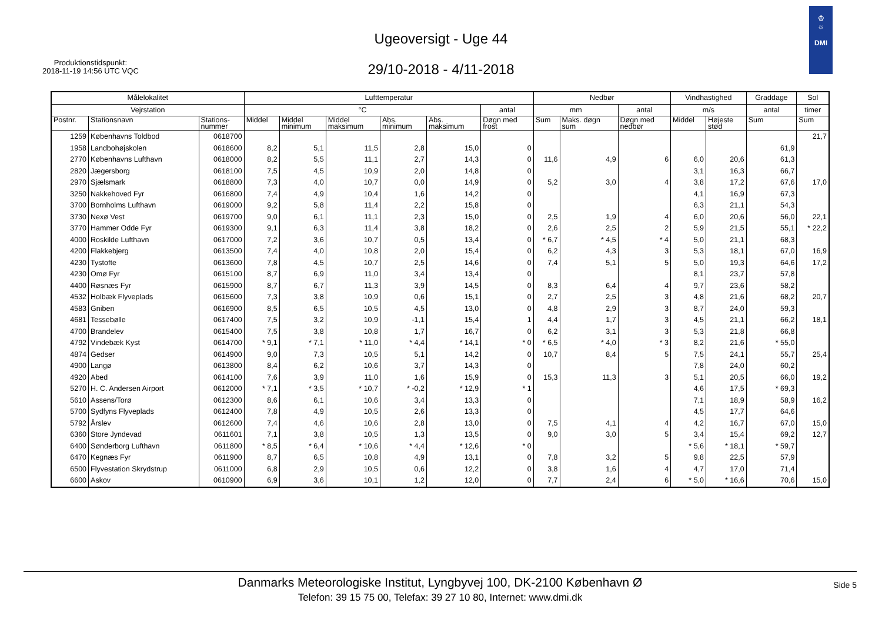Ugeoversigt - Uge 44
29/10-2018 - 4/11-2018
Produktionstidspunkt:
2018-11-19 14:56 UTC VQC
♔
☼
DMI
| Målelokalitet | | | Lufttemperatur | | | | | | Nedbør | | | Vindhastighed | | Graddage | Sol |
| --- | --- | --- | --- | --- | --- | --- | --- | --- | --- | --- | --- | --- | --- | --- | --- |
| Vejrstation | | | °C | | | | | antal | mm | | antal | m/s | | antal | timer |
| Postnr. | Stationsnavn | Stations- nummer | Middel | Middel minimum | Middel maksimum | Abs. minimum | Abs. maksimum | Døgn med frost | Sum | Maks. døgn sum | Døgn med nedbør | Middel | Højeste stød | Sum | Sum |
| 1259 | Københavns Toldbod | 0618700 | | | | | | | | | | | | | 21,7 |
| 1958 | Landbohøjskolen | 0618600 | 8,2 | 5,1 | 11,5 | 2,8 | 15,0 | 0 | | | | | | 61,9 | |
| 2770 | Københavns Lufthavn | 0618000 | 8,2 | 5,5 | 11,1 | 2,7 | 14,3 | 0 | 11,6 | 4,9 | 6 | 6,0 | 20,6 | 61,3 | |
| 2820 | Jægersborg | 0618100 | 7,5 | 4,5 | 10,9 | 2,0 | 14,8 | 0 | | | | 3,1 | 16,3 | 66,7 | |
| 2970 | Sjælsmark | 0618800 | 7,3 | 4,0 | 10,7 | 0,0 | 14,9 | 0 | 5,2 | 3,0 | 4 | 3,8 | 17,2 | 67,6 | 17,0 |
| 3250 | Nakkehoved Fyr | 0616800 | 7,4 | 4,9 | 10,4 | 1,6 | 14,2 | 0 | | | | 4,1 | 16,9 | 67,3 | |
| 3700 | Bornholms Lufthavn | 0619000 | 9,2 | 5,8 | 11,4 | 2,2 | 15,8 | 0 | | | | 6,3 | 21,1 | 54,3 | |
| 3730 | Nexø Vest | 0619700 | 9,0 | 6,1 | 11,1 | 2,3 | 15,0 | 0 | 2,5 | 1,9 | 4 | 6,0 | 20,6 | 56,0 | 22,1 |
| 3770 | Hammer Odde Fyr | 0619300 | 9,1 | 6,3 | 11,4 | 3,8 | 18,2 | 0 | 2,6 | 2,5 | 2 | 5,9 | 21,5 | 55,1 | * 22,2 |
| 4000 | Roskilde Lufthavn | 0617000 | 7,2 | 3,6 | 10,7 | 0,5 | 13,4 | 0 | * 6,7 | * 4,5 | * 4 | 5,0 | 21,1 | 68,3 | |
| 4200 | Flakkebjerg | 0613500 | 7,4 | 4,0 | 10,8 | 2,0 | 15,4 | 0 | 6,2 | 4,3 | 3 | 5,3 | 18,1 | 67,0 | 16,9 |
| 4230 | Tystofte | 0613600 | 7,8 | 4,5 | 10,7 | 2,5 | 14,6 | 0 | 7,4 | 5,1 | 5 | 5,0 | 19,3 | 64,6 | 17,2 |
| 4230 | Omø Fyr | 0615100 | 8,7 | 6,9 | 11,0 | 3,4 | 13,4 | 0 | | | | 8,1 | 23,7 | 57,8 | |
| 4400 | Røsnæs Fyr | 0615900 | 8,7 | 6,7 | 11,3 | 3,9 | 14,5 | 0 | 8,3 | 6,4 | 4 | 9,7 | 23,6 | 58,2 | |
| 4532 | Holbæk Flyveplads | 0615600 | 7,3 | 3,8 | 10,9 | 0,6 | 15,1 | 0 | 2,7 | 2,5 | 3 | 4,8 | 21,6 | 68,2 | 20,7 |
| 4583 | Gniben | 0616900 | 8,5 | 6,5 | 10,5 | 4,5 | 13,0 | 0 | 4,8 | 2,9 | 3 | 8,7 | 24,0 | 59,3 | |
| 4681 | Tessebølle | 0617400 | 7,5 | 3,2 | 10,9 | -1,1 | 15,4 | 1 | 4,4 | 1,7 | 3 | 4,5 | 21,1 | 66,2 | 18,1 |
| 4700 | Brandelev | 0615400 | 7,5 | 3,8 | 10,8 | 1,7 | 16,7 | 0 | 6,2 | 3,1 | 3 | 5,3 | 21,8 | 66,8 | |
| 4792 | Vindebæk Kyst | 0614700 | * 9,1 | * 7,1 | * 11,0 | * 4,4 | * 14,1 | * 0 | * 6,5 | * 4,0 | * 3 | 8,2 | 21,6 | * 55,0 | |
| 4874 | Gedser | 0614900 | 9,0 | 7,3 | 10,5 | 5,1 | 14,2 | 0 | 10,7 | 8,4 | 5 | 7,5 | 24,1 | 55,7 | 25,4 |
| 4900 | Langø | 0613800 | 8,4 | 6,2 | 10,6 | 3,7 | 14,3 | 0 | | | | 7,8 | 24,0 | 60,2 | |
| 4920 | Abed | 0614100 | 7,6 | 3,9 | 11,0 | 1,6 | 15,9 | 0 | 15,3 | 11,3 | 3 | 5,1 | 20,5 | 66,0 | 19,2 |
| 5270 | H. C. Andersen Airport | 0612000 | * 7,1 | * 3,5 | * 10,7 | * -0,2 | * 12,9 | * 1 | | | | 4,6 | 17,5 | * 69,3 | |
| 5610 | Assens/Torø | 0612300 | 8,6 | 6,1 | 10,6 | 3,4 | 13,3 | 0 | | | | 7,1 | 18,9 | 58,9 | 16,2 |
| 5700 | Sydfyns Flyveplads | 0612400 | 7,8 | 4,9 | 10,5 | 2,6 | 13,3 | 0 | | | | 4,5 | 17,7 | 64,6 | |
| 5792 | Årslev | 0612600 | 7,4 | 4,6 | 10,6 | 2,8 | 13,0 | 0 | 7,5 | 4,1 | 4 | 4,2 | 16,7 | 67,0 | 15,0 |
| 6360 | Store Jyndevad | 0611601 | 7,1 | 3,8 | 10,5 | 1,3 | 13,5 | 0 | 9,0 | 3,0 | 5 | 3,4 | 15,4 | 69,2 | 12,7 |
| 6400 | Sønderborg Lufthavn | 0611800 | * 8,5 | * 6,4 | * 10,6 | * 4,4 | * 12,6 | * 0 | | | | * 5,6 | * 18,1 | * 59,7 | |
| 6470 | Kegnæs Fyr | 0611900 | 8,7 | 6,5 | 10,8 | 4,9 | 13,1 | 0 | 7,8 | 3,2 | 5 | 9,8 | 22,5 | 57,9 | |
| 6500 | Flyvestation Skrydstrup | 0611000 | 6,8 | 2,9 | 10,5 | 0,6 | 12,2 | 0 | 3,8 | 1,6 | 4 | 4,7 | 17,0 | 71,4 | |
| 6600 | Askov | 0610900 | 6,9 | 3,6 | 10,1 | 1,2 | 12,0 | 0 | 7,7 | 2,4 | 6 | * 5,0 | * 16,6 | 70,6 | 15,0 |
Danmarks Meteorologiske Institut, Lyngbyvej 100, DK-2100 København Ø
Telefon: 39 15 75 00, Telefax: 39 27 10 80, Internet: www.dmi.dk
Side 5